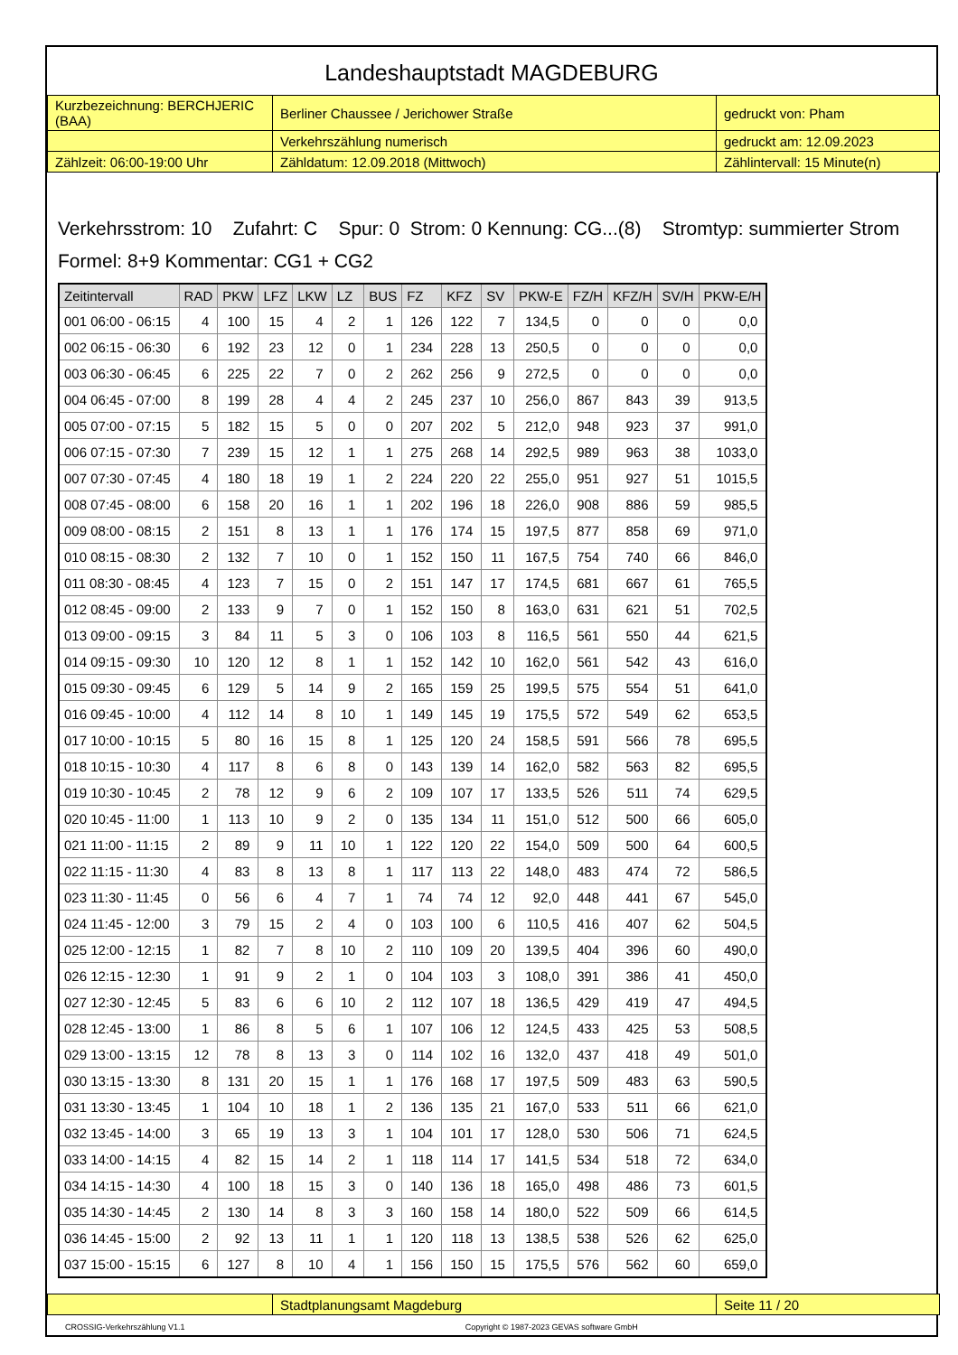Landeshauptstadt MAGDEBURG
| Kurzbezeichnung: BERCHJERIC (BAA) | Berliner Chaussee / Jerichower Straße | gedruckt von: Pham |
| | Verkehrszählung numerisch | gedruckt am: 12.09.2023 |
| Zählzeit: 06:00-19:00 Uhr | Zähldatum: 12.09.2018 (Mittwoch) | Zählintervall: 15 Minute(n) |
Verkehrsstrom: 10 Zufahrt: C Spur: 0 Strom: 0 Kennung: CG...(8) Stromtyp: summierter Strom
Formel: 8+9 Kommentar: CG1 + CG2
| Zeitintervall | RAD | PKW | LFZ | LKW | LZ | BUS | FZ | KFZ | SV | PKW-E | FZ/H | KFZ/H | SV/H | PKW-E/H |
| --- | --- | --- | --- | --- | --- | --- | --- | --- | --- | --- | --- | --- | --- | --- |
| 001 06:00 - 06:15 | 4 | 100 | 15 | 4 | 2 | 1 | 126 | 122 | 7 | 134,5 | 0 | 0 | 0 | 0,0 |
| 002 06:15 - 06:30 | 6 | 192 | 23 | 12 | 0 | 1 | 234 | 228 | 13 | 250,5 | 0 | 0 | 0 | 0,0 |
| 003 06:30 - 06:45 | 6 | 225 | 22 | 7 | 0 | 2 | 262 | 256 | 9 | 272,5 | 0 | 0 | 0 | 0,0 |
| 004 06:45 - 07:00 | 8 | 199 | 28 | 4 | 4 | 2 | 245 | 237 | 10 | 256,0 | 867 | 843 | 39 | 913,5 |
| 005 07:00 - 07:15 | 5 | 182 | 15 | 5 | 0 | 0 | 207 | 202 | 5 | 212,0 | 948 | 923 | 37 | 991,0 |
| 006 07:15 - 07:30 | 7 | 239 | 15 | 12 | 1 | 1 | 275 | 268 | 14 | 292,5 | 989 | 963 | 38 | 1033,0 |
| 007 07:30 - 07:45 | 4 | 180 | 18 | 19 | 1 | 2 | 224 | 220 | 22 | 255,0 | 951 | 927 | 51 | 1015,5 |
| 008 07:45 - 08:00 | 6 | 158 | 20 | 16 | 1 | 1 | 202 | 196 | 18 | 226,0 | 908 | 886 | 59 | 985,5 |
| 009 08:00 - 08:15 | 2 | 151 | 8 | 13 | 1 | 1 | 176 | 174 | 15 | 197,5 | 877 | 858 | 69 | 971,0 |
| 010 08:15 - 08:30 | 2 | 132 | 7 | 10 | 0 | 1 | 152 | 150 | 11 | 167,5 | 754 | 740 | 66 | 846,0 |
| 011 08:30 - 08:45 | 4 | 123 | 7 | 15 | 0 | 2 | 151 | 147 | 17 | 174,5 | 681 | 667 | 61 | 765,5 |
| 012 08:45 - 09:00 | 2 | 133 | 9 | 7 | 0 | 1 | 152 | 150 | 8 | 163,0 | 631 | 621 | 51 | 702,5 |
| 013 09:00 - 09:15 | 3 | 84 | 11 | 5 | 3 | 0 | 106 | 103 | 8 | 116,5 | 561 | 550 | 44 | 621,5 |
| 014 09:15 - 09:30 | 10 | 120 | 12 | 8 | 1 | 1 | 152 | 142 | 10 | 162,0 | 561 | 542 | 43 | 616,0 |
| 015 09:30 - 09:45 | 6 | 129 | 5 | 14 | 9 | 2 | 165 | 159 | 25 | 199,5 | 575 | 554 | 51 | 641,0 |
| 016 09:45 - 10:00 | 4 | 112 | 14 | 8 | 10 | 1 | 149 | 145 | 19 | 175,5 | 572 | 549 | 62 | 653,5 |
| 017 10:00 - 10:15 | 5 | 80 | 16 | 15 | 8 | 1 | 125 | 120 | 24 | 158,5 | 591 | 566 | 78 | 695,5 |
| 018 10:15 - 10:30 | 4 | 117 | 8 | 6 | 8 | 0 | 143 | 139 | 14 | 162,0 | 582 | 563 | 82 | 695,5 |
| 019 10:30 - 10:45 | 2 | 78 | 12 | 9 | 6 | 2 | 109 | 107 | 17 | 133,5 | 526 | 511 | 74 | 629,5 |
| 020 10:45 - 11:00 | 1 | 113 | 10 | 9 | 2 | 0 | 135 | 134 | 11 | 151,0 | 512 | 500 | 66 | 605,0 |
| 021 11:00 - 11:15 | 2 | 89 | 9 | 11 | 10 | 1 | 122 | 120 | 22 | 154,0 | 509 | 500 | 64 | 600,5 |
| 022 11:15 - 11:30 | 4 | 83 | 8 | 13 | 8 | 1 | 117 | 113 | 22 | 148,0 | 483 | 474 | 72 | 586,5 |
| 023 11:30 - 11:45 | 0 | 56 | 6 | 4 | 7 | 1 | 74 | 74 | 12 | 92,0 | 448 | 441 | 67 | 545,0 |
| 024 11:45 - 12:00 | 3 | 79 | 15 | 2 | 4 | 0 | 103 | 100 | 6 | 110,5 | 416 | 407 | 62 | 504,5 |
| 025 12:00 - 12:15 | 1 | 82 | 7 | 8 | 10 | 2 | 110 | 109 | 20 | 139,5 | 404 | 396 | 60 | 490,0 |
| 026 12:15 - 12:30 | 1 | 91 | 9 | 2 | 1 | 0 | 104 | 103 | 3 | 108,0 | 391 | 386 | 41 | 450,0 |
| 027 12:30 - 12:45 | 5 | 83 | 6 | 6 | 10 | 2 | 112 | 107 | 18 | 136,5 | 429 | 419 | 47 | 494,5 |
| 028 12:45 - 13:00 | 1 | 86 | 8 | 5 | 6 | 1 | 107 | 106 | 12 | 124,5 | 433 | 425 | 53 | 508,5 |
| 029 13:00 - 13:15 | 12 | 78 | 8 | 13 | 3 | 0 | 114 | 102 | 16 | 132,0 | 437 | 418 | 49 | 501,0 |
| 030 13:15 - 13:30 | 8 | 131 | 20 | 15 | 1 | 1 | 176 | 168 | 17 | 197,5 | 509 | 483 | 63 | 590,5 |
| 031 13:30 - 13:45 | 1 | 104 | 10 | 18 | 1 | 2 | 136 | 135 | 21 | 167,0 | 533 | 511 | 66 | 621,0 |
| 032 13:45 - 14:00 | 3 | 65 | 19 | 13 | 3 | 1 | 104 | 101 | 17 | 128,0 | 530 | 506 | 71 | 624,5 |
| 033 14:00 - 14:15 | 4 | 82 | 15 | 14 | 2 | 1 | 118 | 114 | 17 | 141,5 | 534 | 518 | 72 | 634,0 |
| 034 14:15 - 14:30 | 4 | 100 | 18 | 15 | 3 | 0 | 140 | 136 | 18 | 165,0 | 498 | 486 | 73 | 601,5 |
| 035 14:30 - 14:45 | 2 | 130 | 14 | 8 | 3 | 3 | 160 | 158 | 14 | 180,0 | 522 | 509 | 66 | 614,5 |
| 036 14:45 - 15:00 | 2 | 92 | 13 | 11 | 1 | 1 | 120 | 118 | 13 | 138,5 | 538 | 526 | 62 | 625,0 |
| 037 15:00 - 15:15 | 6 | 127 | 8 | 10 | 4 | 1 | 156 | 150 | 15 | 175,5 | 576 | 562 | 60 | 659,0 |
| | Stadtplanungsamt Magdeburg | Seite 11 / 20 |
CROSSIG-Verkehrszählung V1.1 Copyright © 1987-2023 GEVAS software GmbH